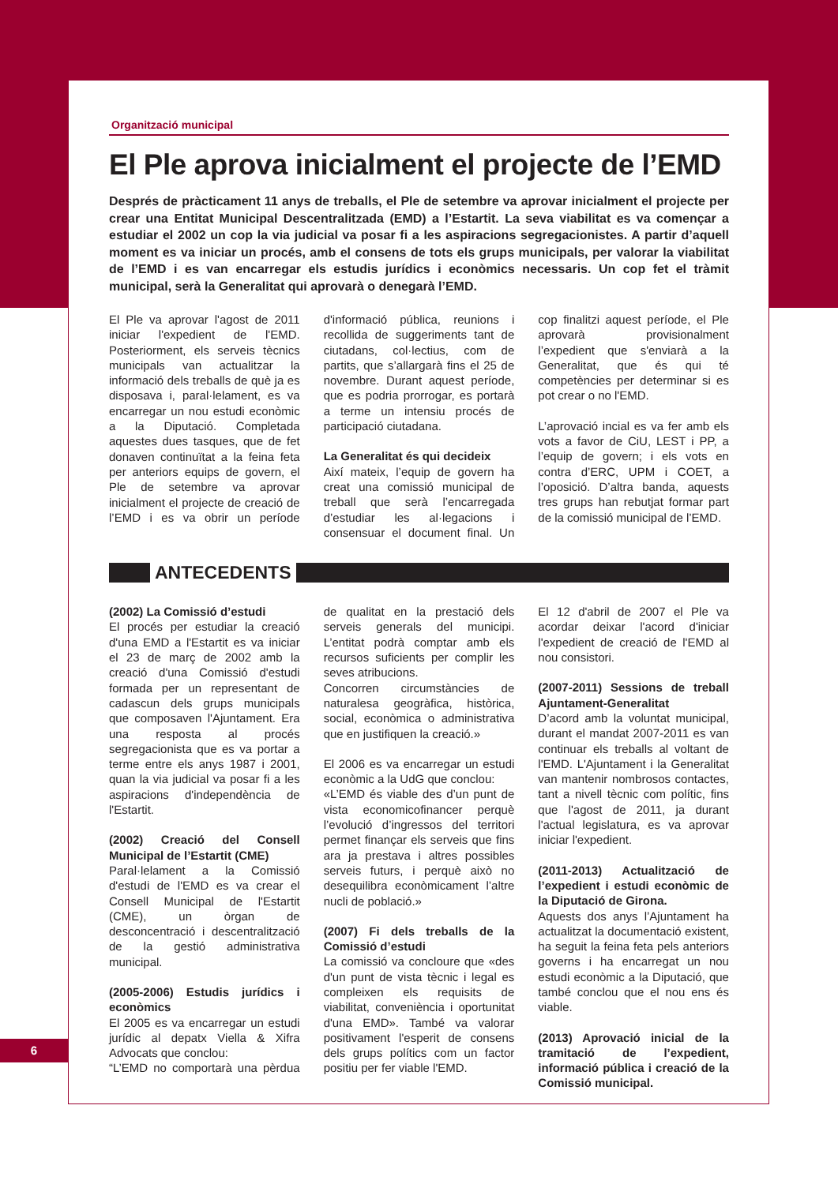Organització municipal
El Ple aprova inicialment el projecte de l’EMD
Després de pràcticament 11 anys de treballs, el Ple de setembre va aprovar inicialment el projecte per crear una Entitat Municipal Descentralitzada (EMD) a l’Estartit. La seva viabilitat es va començar a estudiar el 2002 un cop la via judicial va posar fi a les aspiracions segregacionistes. A partir d’aquell moment es va iniciar un procés, amb el consens de tots els grups municipals, per valorar la viabilitat de l’EMD i es van encarregar els estudis jurídics i econòmics necessaris. Un cop fet el tràmit municipal, serà la Generalitat qui aprovarà o denegarà l’EMD.
El Ple va aprovar l'agost de 2011 iniciar l'expedient de l'EMD. Posteriorment, els serveis tècnics municipals van actualitzar la informació dels treballs de què ja es disposava i, paral·lelament, es va encarregar un nou estudi econòmic a la Diputació. Completada aquestes dues tasques, que de fet donaven continuïtat a la feina feta per anteriors equips de govern, el Ple de setembre va aprovar inicialment el projecte de creació de l’EMD i es va obrir un període d'informació pública, reunions i recollida de suggeriments tant de ciutadans, col·lectius, com de partits, que s’allargarà fins el 25 de novembre. Durant aquest període, que es podria prorrogar, es portarà a terme un intensiu procés de participació ciutadana.
La Generalitat és qui decideix
Així mateix, l’equip de govern ha creat una comissió municipal de treball que serà l’encarregada d’estudiar les al·legacions i consensuar el document final. Un cop finalitzi aquest període, el Ple aprovarà provisionalment l’expedient que s'enviarà a la Generalitat, que és qui té competències per determinar si es pot crear o no l'EMD.
L’aprovació incial es va fer amb els vots a favor de CiU, LEST i PP, a l’equip de govern; i els vots en contra d’ERC, UPM i COET, a l’oposició. D’altra banda, aquests tres grups han rebutjat formar part de la comissió municipal de l’EMD.
ANTECEDENTS
(2002) La Comissió d’estudi
El procés per estudiar la creació d'una EMD a l'Estartit es va iniciar el 23 de març de 2002 amb la creació d'una Comissió d'estudi formada per un representant de cadascun dels grups municipals que composaven l'Ajuntament. Era una resposta al procés segregacionista que es va portar a terme entre els anys 1987 i 2001, quan la via judicial va posar fi a les aspiracions d'independència de l'Estartit.
(2002) Creació del Consell Municipal de l’Estartit (CME)
Paral·lelament a la Comissió d'estudi de l'EMD es va crear el Consell Municipal de l'Estartit (CME), un òrgan de desconcentració i descentralització de la gestió administrativa municipal.
(2005-2006) Estudis jurídics i econòmics
El 2005 es va encarregar un estudi jurídic al depatx Viella & Xifra Advocats que conclou:
“L’EMD no comportarà una pèrdua de qualitat en la prestació dels serveis generals del municipi. L’entitat podrà comptar amb els recursos suficients per complir les seves atribucions.
Concorren circumstàncies de naturalesa geogràfica, històrica, social, econòmica o administrativa que en justifiquen la creació.»
El 2006 es va encarregar un estudi econòmic a la UdG que conclou:
«L’EMD és viable des d’un punt de vista economicofinancer perquè l’evolució d’ingressos del territori permet finançar els serveis que fins ara ja prestava i altres possibles serveis futurs, i perquè això no desequilibra econòmicament l’altre nucli de població.»
(2007) Fi dels treballs de la Comissió d’estudi
La comissió va concloure que «des d'un punt de vista tècnic i legal es compleixen els requisits de viabilitat, conveniència i oportunitat d'una EMD». També va valorar positivament l'esperit de consens dels grups polítics com un factor positiu per fer viable l'EMD.
El 12 d'abril de 2007 el Ple va acordar deixar l'acord d'iniciar l'expedient de creació de l'EMD al nou consistori.
(2007-2011) Sessions de treball Ajuntament-Generalitat
D’acord amb la voluntat municipal, durant el mandat 2007-2011 es van continuar els treballs al voltant de l'EMD. L'Ajuntament i la Generalitat van mantenir nombrosos contactes, tant a nivell tècnic com polític, fins que l'agost de 2011, ja durant l'actual legislatura, es va aprovar iniciar l'expedient.
(2011-2013) Actualització de l’expedient i estudi econòmic de la Diputació de Girona.
Aquests dos anys l’Ajuntament ha actualitzat la documentació existent, ha seguit la feina feta pels anteriors governs i ha encarregat un nou estudi econòmic a la Diputació, que també conclou que el nou ens és viable.
(2013) Aprovació inicial de la tramitació de l’expedient, informació pública i creació de la Comissió municipal.
6